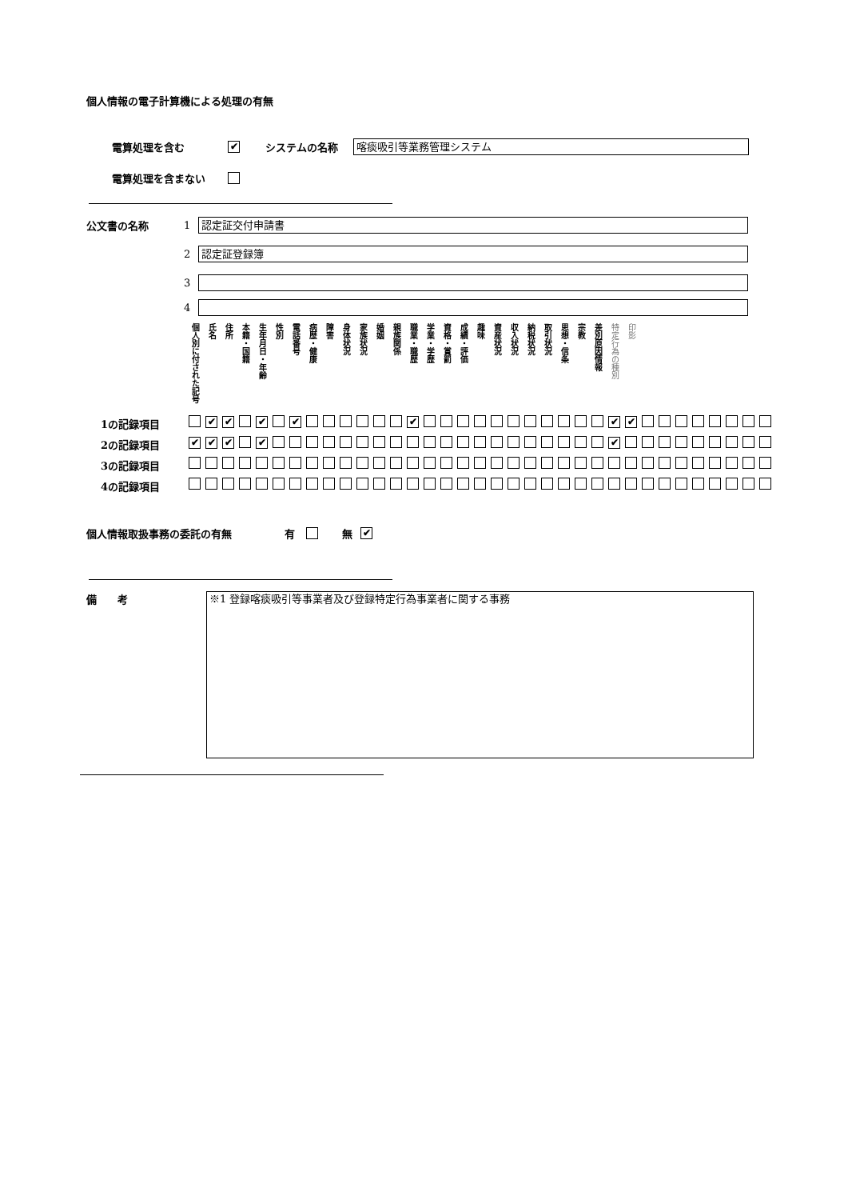個人情報の電子計算機による処理の有無
電算処理を含む ✔ システムの名称
喀痰吸引等業務管理システム
電算処理を含まない
公文書の名称 1
認定証交付申請書
2
認定証登録簿
3
4
| | 個人別に付された記号 | 氏名 | 住所 | 本籍・国籍 | 生年月日・年齢 | 性別 | 電話番号 | 病歴・健康 | 障害 | 身体状況 | 家族状況 | 婚姻 | 親族関係 | 職業・職歴 | 学業・学歴 | 資格・賞罰 | 成績・評価 | 趣味 | 資産状況 | 収入状況 | 納税状況 | 取引状況 | 思想・信条 | 宗教 | 差別原因情報 | 特定行為の種別 | 印影 | | | | | | | | |
| 1の記録項目 | | ✔ | ✔ | | ✔ | | ✔ | | | | | | | ✔ | | | | | | | | | | | | ✔ | ✔ | | | | | | | | |
| 2の記録項目 | ✔ | ✔ | ✔ | | ✔ | | | | | | | | | | | | | | | | | | | | | ✔ | | | | | | | | | |
| 3の記録項目 | | | | | | | | | | | | | | | | | | | | | | | | | | | | | | | | | | | |
| 4の記録項目 | | | | | | | | | | | | | | | | | | | | | | | | | | | | | | | | | | | |
個人情報取扱事務の委託の有無 有 無 ✔
備　　考
※1 登録喀痰吸引等事業者及び登録特定行為事業者に関する事務